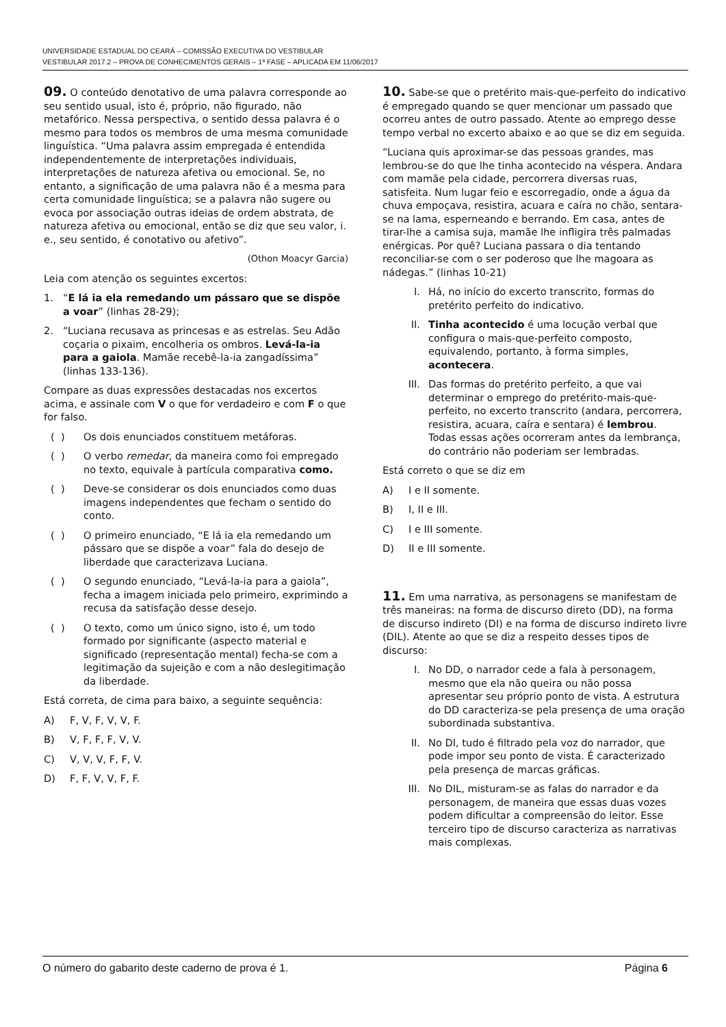UNIVERSIDADE ESTADUAL DO CEARÁ – COMISSÃO EXECUTIVA DO VESTIBULAR
VESTIBULAR 2017.2 – PROVA DE CONHECIMENTOS GERAIS – 1ª FASE – APLICADA EM 11/06/2017
09. O conteúdo denotativo de uma palavra corresponde ao seu sentido usual, isto é, próprio, não figurado, não metafórico. Nessa perspectiva, o sentido dessa palavra é o mesmo para todos os membros de uma mesma comunidade linguística. “Uma palavra assim empregada é entendida independentemente de interpretações individuais, interpretações de natureza afetiva ou emocional. Se, no entanto, a significação de uma palavra não é a mesma para certa comunidade linguística; se a palavra não sugere ou evoca por associação outras ideias de ordem abstrata, de natureza afetiva ou emocional, então se diz que seu valor, i. e., seu sentido, é conotativo ou afetivo”.
(Othon Moacyr Garcia)
Leia com atenção os seguintes excertos:
1. “E lá ia ela remedando um pássaro que se dispõe a voar” (linhas 28-29);
2. “Luciana recusava as princesas e as estrelas. Seu Adão coçaria o pixaim, encolheria os ombros. Levá-la-ia para a gaiola. Mamãe recebê-la-ia zangadíssima” (linhas 133-136).
Compare as duas expressões destacadas nos excertos acima, e assinale com V o que for verdadeiro e com F o que for falso.
( ) Os dois enunciados constituem metáforas.
( ) O verbo remedar, da maneira como foi empregado no texto, equivale à partícula comparativa como.
( ) Deve-se considerar os dois enunciados como duas imagens independentes que fecham o sentido do conto.
( ) O primeiro enunciado, “E lá ia ela remedando um pássaro que se dispõe a voar” fala do desejo de liberdade que caracterizava Luciana.
( ) O segundo enunciado, “Levá-la-ia para a gaiola”, fecha a imagem iniciada pelo primeiro, exprimindo a recusa da satisfação desse desejo.
( ) O texto, como um único signo, isto é, um todo formado por significante (aspecto material e significado (representação mental) fecha-se com a legitimação da sujeição e com a não deslegitimação da liberdade.
Está correta, de cima para baixo, a seguinte sequência:
A) F, V, F, V, V, F.
B) V, F, F, F, V, V.
C) V, V, V, F, F, V.
D) F, F, V, V, F, F.
10. Sabe-se que o pretérito mais-que-perfeito do indicativo é empregado quando se quer mencionar um passado que ocorreu antes de outro passado. Atente ao emprego desse tempo verbal no excerto abaixo e ao que se diz em seguida.
“Luciana quis aproximar-se das pessoas grandes, mas lembrou-se do que lhe tinha acontecido na véspera. Andara com mamãe pela cidade, percorrera diversas ruas, satisfeita. Num lugar feio e escorregadio, onde a água da chuva empoçava, resistira, acuara e caíra no chão, sentara-se na lama, esperneando e berrando. Em casa, antes de tirar-lhe a camisa suja, mamãe lhe infligira três palmadas enérgicas. Por quê? Luciana passara o dia tentando reconciliar-se com o ser poderoso que lhe magoara as nádegas.” (linhas 10-21)
I. Há, no início do excerto transcrito, formas do pretérito perfeito do indicativo.
II. Tinha acontecido é uma locução verbal que configura o mais-que-perfeito composto, equivalendo, portanto, à forma simples, acontecera.
III. Das formas do pretérito perfeito, a que vai determinar o emprego do pretérito-mais-que-perfeito, no excerto transcrito (andara, percorrera, resistira, acuara, caíra e sentara) é lembrou. Todas essas ações ocorreram antes da lembrança, do contrário não poderiam ser lembradas.
Está correto o que se diz em
A) I e II somente.
B) I, II e III.
C) I e III somente.
D) II e III somente.
11. Em uma narrativa, as personagens se manifestam de três maneiras: na forma de discurso direto (DD), na forma de discurso indireto (DI) e na forma de discurso indireto livre (DIL). Atente ao que se diz a respeito desses tipos de discurso:
I. No DD, o narrador cede a fala à personagem, mesmo que ela não queira ou não possa apresentar seu próprio ponto de vista. A estrutura do DD caracteriza-se pela presença de uma oração subordinada substantiva.
II. No DI, tudo é filtrado pela voz do narrador, que pode impor seu ponto de vista. É caracterizado pela presença de marcas gráficas.
III. No DIL, misturam-se as falas do narrador e da personagem, de maneira que essas duas vozes podem dificultar a compreensão do leitor. Esse terceiro tipo de discurso caracteriza as narrativas mais complexas.
O número do gabarito deste caderno de prova é 1. Página 6